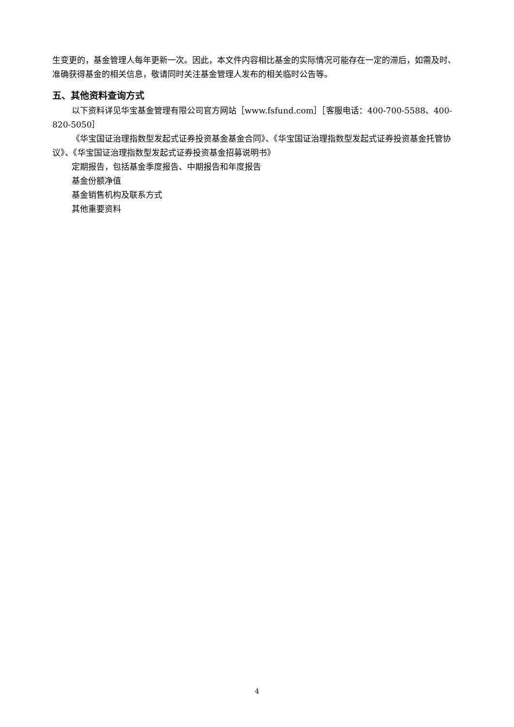生变更的，基金管理人每年更新一次。因此，本文件内容相比基金的实际情况可能存在一定的滞后，如需及时、准确获得基金的相关信息，敬请同时关注基金管理人发布的相关临时公告等。
五、其他资料查询方式
以下资料详见华宝基金管理有限公司官方网站［www.fsfund.com］［客服电话：400-700-5588、400-820-5050］
《华宝国证治理指数型发起式证券投资基金基金合同》、《华宝国证治理指数型发起式证券投资基金托管协议》、《华宝国证治理指数型发起式证券投资基金招募说明书》
定期报告，包括基金季度报告、中期报告和年度报告
基金份额净值
基金销售机构及联系方式
其他重要资料
4